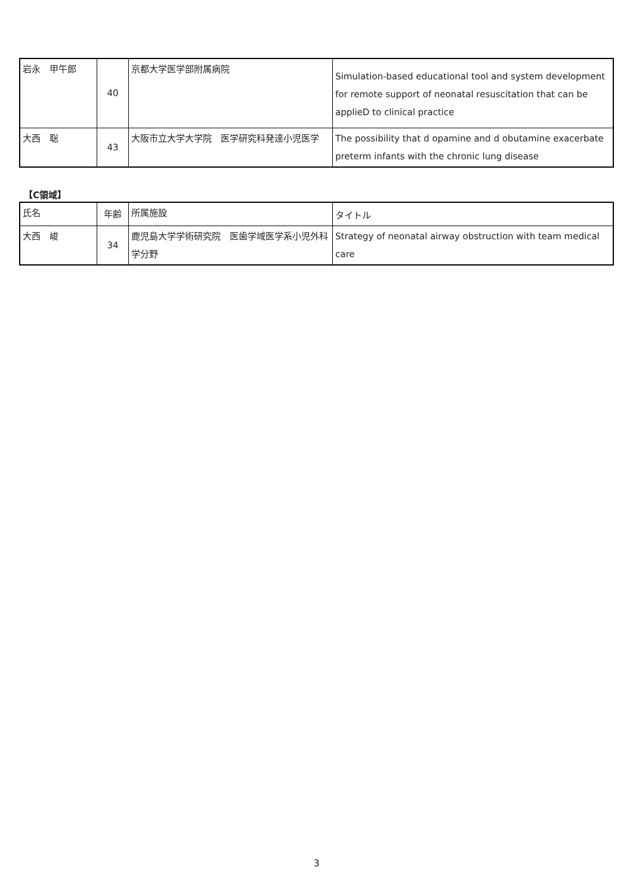| 岩永 甲午郎 | 40 | 京都大学医学部附属病院 | Simulation-based educational tool and system development for remote support of neonatal resuscitation that can be applieD to clinical practice |
| 大西 聡 | 43 | 大阪市立大学大学院 医学研究科発達小児医学 | The possibility that d opamine and d obutamine exacerbate preterm infants with the chronic lung disease |
【C領域】
| 氏名 | 年齢 | 所属施設 | タイトル |
| 大西 峻 | 34 | 鹿児島大学学術研究院 医歯学域医学系小児外科学分野 | Strategy of neonatal airway obstruction with team medical care |
3